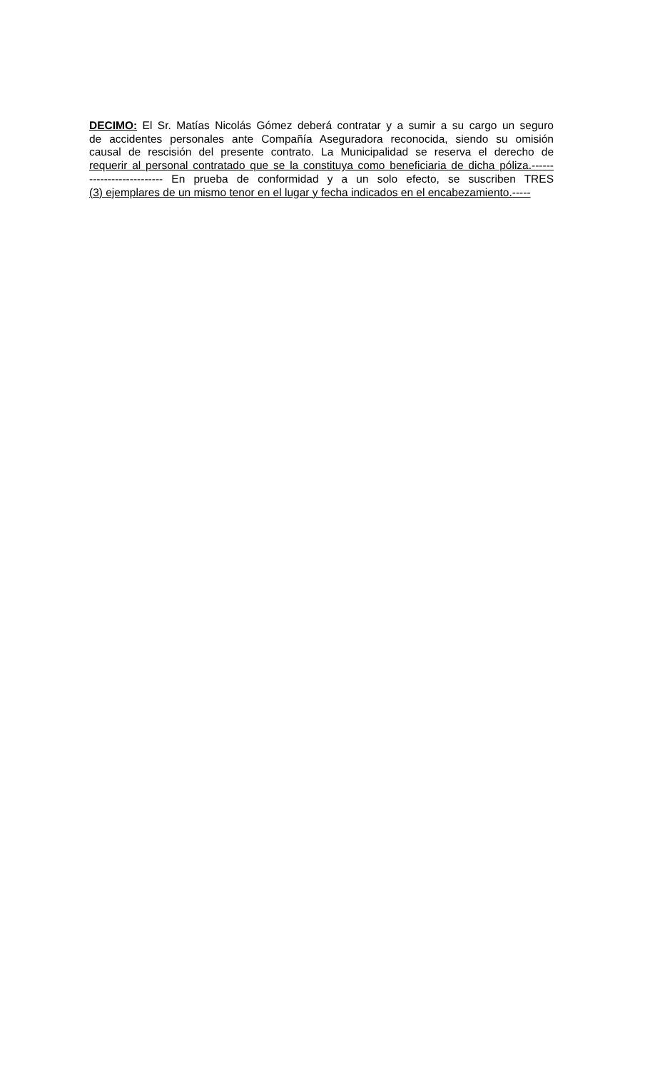DECIMO: El Sr. Matías Nicolás Gómez deberá contratar y a sumir a su cargo un seguro
de accidentes personales ante Compañía Aseguradora reconocida, siendo su omisión
causal de rescisión del presente contrato. La Municipalidad se reserva el derecho de
requerir al personal contratado que se la constituya como beneficiaria de dicha póliza.------
-------------------- En prueba de conformidad y a un solo efecto, se suscriben TRES
(3) ejemplares de un mismo tenor en el lugar y fecha indicados en el encabezamiento.-----